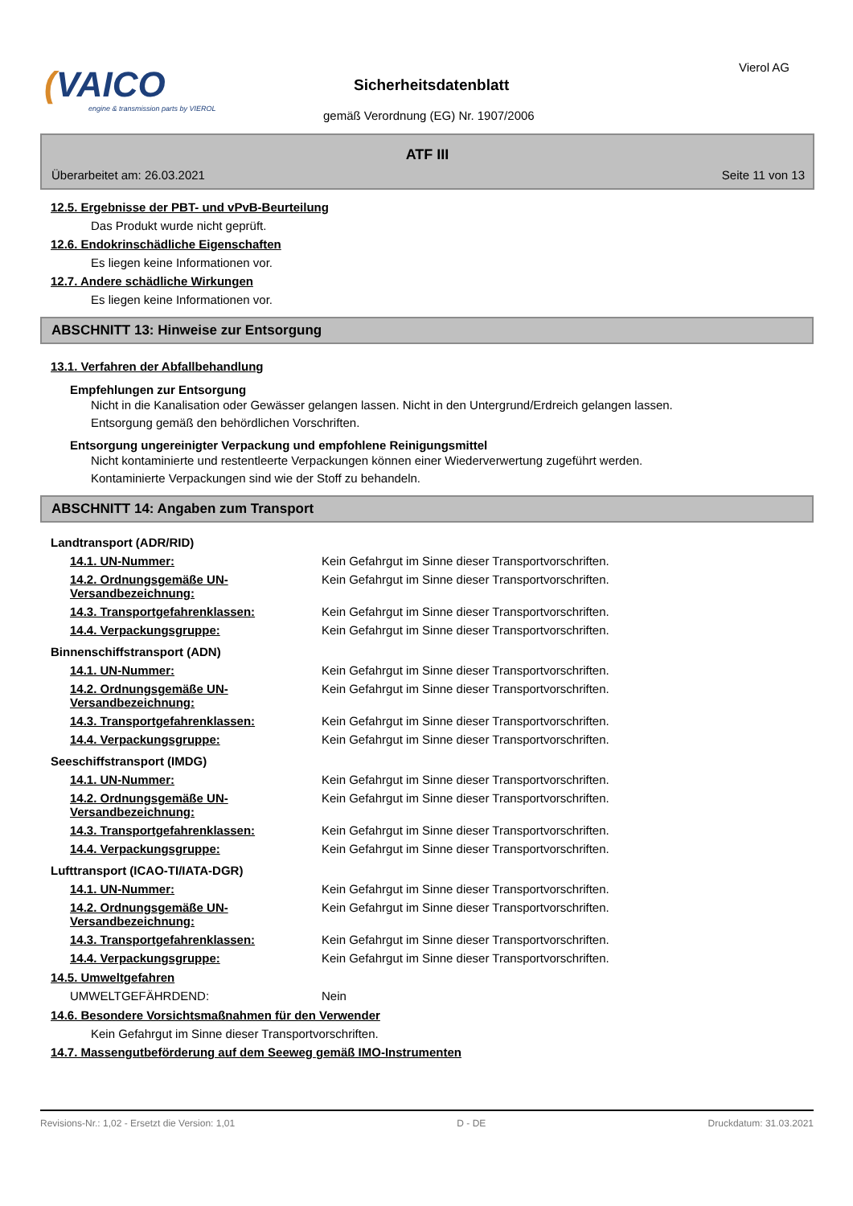(VAICO
engine & transmission parts by VIEROL
Sicherheitsdatenblatt
gemäß Verordnung (EG) Nr. 1907/2006
Vierol AG
ATF III
Überarbeitet am: 26.03.2021 Seite 11 von 13
12.5. Ergebnisse der PBT- und vPvB-Beurteilung
Das Produkt wurde nicht geprüft.
12.6. Endokrinschädliche Eigenschaften
Es liegen keine Informationen vor.
12.7. Andere schädliche Wirkungen
Es liegen keine Informationen vor.
ABSCHNITT 13: Hinweise zur Entsorgung
13.1. Verfahren der Abfallbehandlung
Empfehlungen zur Entsorgung
Nicht in die Kanalisation oder Gewässer gelangen lassen. Nicht in den Untergrund/Erdreich gelangen lassen.
Entsorgung gemäß den behördlichen Vorschriften.
Entsorgung ungereinigter Verpackung und empfohlene Reinigungsmittel
Nicht kontaminierte und restentleerte Verpackungen können einer Wiederverwertung zugeführt werden.
Kontaminierte Verpackungen sind wie der Stoff zu behandeln.
ABSCHNITT 14: Angaben zum Transport
Landtransport (ADR/RID)
| 14.1. UN-Nummer: | Kein Gefahrgut im Sinne dieser Transportvorschriften. |
| 14.2. Ordnungsgemäße UN-Versandbezeichnung: | Kein Gefahrgut im Sinne dieser Transportvorschriften. |
| 14.3. Transportgefahrenklassen: | Kein Gefahrgut im Sinne dieser Transportvorschriften. |
| 14.4. Verpackungsgruppe: | Kein Gefahrgut im Sinne dieser Transportvorschriften. |
Binnenschiffstransport (ADN)
| 14.1. UN-Nummer: | Kein Gefahrgut im Sinne dieser Transportvorschriften. |
| 14.2. Ordnungsgemäße UN-Versandbezeichnung: | Kein Gefahrgut im Sinne dieser Transportvorschriften. |
| 14.3. Transportgefahrenklassen: | Kein Gefahrgut im Sinne dieser Transportvorschriften. |
| 14.4. Verpackungsgruppe: | Kein Gefahrgut im Sinne dieser Transportvorschriften. |
Seeschiffstransport (IMDG)
| 14.1. UN-Nummer: | Kein Gefahrgut im Sinne dieser Transportvorschriften. |
| 14.2. Ordnungsgemäße UN-Versandbezeichnung: | Kein Gefahrgut im Sinne dieser Transportvorschriften. |
| 14.3. Transportgefahrenklassen: | Kein Gefahrgut im Sinne dieser Transportvorschriften. |
| 14.4. Verpackungsgruppe: | Kein Gefahrgut im Sinne dieser Transportvorschriften. |
Lufttransport (ICAO-TI/IATA-DGR)
| 14.1. UN-Nummer: | Kein Gefahrgut im Sinne dieser Transportvorschriften. |
| 14.2. Ordnungsgemäße UN-Versandbezeichnung: | Kein Gefahrgut im Sinne dieser Transportvorschriften. |
| 14.3. Transportgefahrenklassen: | Kein Gefahrgut im Sinne dieser Transportvorschriften. |
| 14.4. Verpackungsgruppe: | Kein Gefahrgut im Sinne dieser Transportvorschriften. |
14.5. Umweltgefahren
| UMWELTGEFÄHRDEND: | Nein |
14.6. Besondere Vorsichtsmaßnahmen für den Verwender
Kein Gefahrgut im Sinne dieser Transportvorschriften.
14.7. Massengutbeförderung auf dem Seeweg gemäß IMO-Instrumenten
Revisions-Nr.: 1,02 - Ersetzt die Version: 1,01 D - DE Druckdatum: 31.03.2021